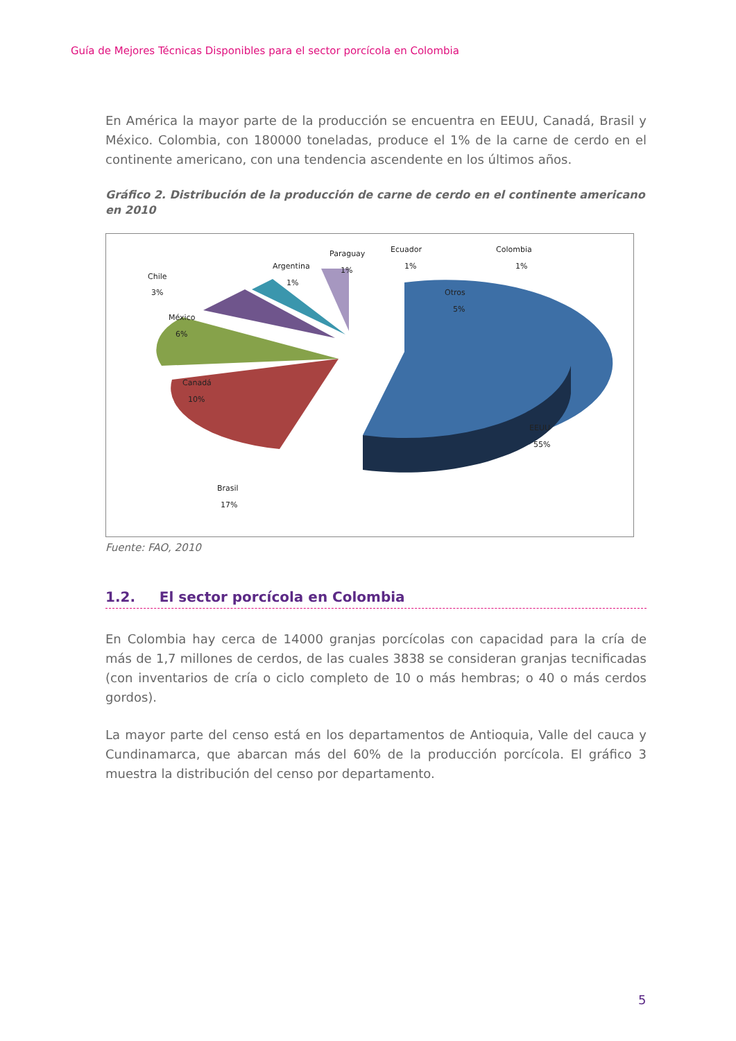Guía de Mejores Técnicas Disponibles para el sector porcícola en Colombia
En América la mayor parte de la producción se encuentra en EEUU, Canadá, Brasil y México. Colombia, con 180000 toneladas, produce el 1% de la carne de cerdo en el continente americano, con una tendencia ascendente en los últimos años.
Gráfico 2. Distribución de la producción de carne de cerdo en el continente americano en 2010
Chile
3%
México
6%
Canadá
10%
Brasil
17%
Argentina
1%
Paraguay
1%
Ecuador
1%
Colombia
1%
Otros
5%
EEUU
55%
Fuente: FAO, 2010
1.2. El sector porcícola en Colombia
En Colombia hay cerca de 14000 granjas porcícolas con capacidad para la cría de más de 1,7 millones de cerdos, de las cuales 3838 se consideran granjas tecnificadas (con inventarios de cría o ciclo completo de 10 o más hembras; o 40 o más cerdos gordos).
La mayor parte del censo está en los departamentos de Antioquia, Valle del cauca y Cundinamarca, que abarcan más del 60% de la producción porcícola. El gráfico 3 muestra la distribución del censo por departamento.
5